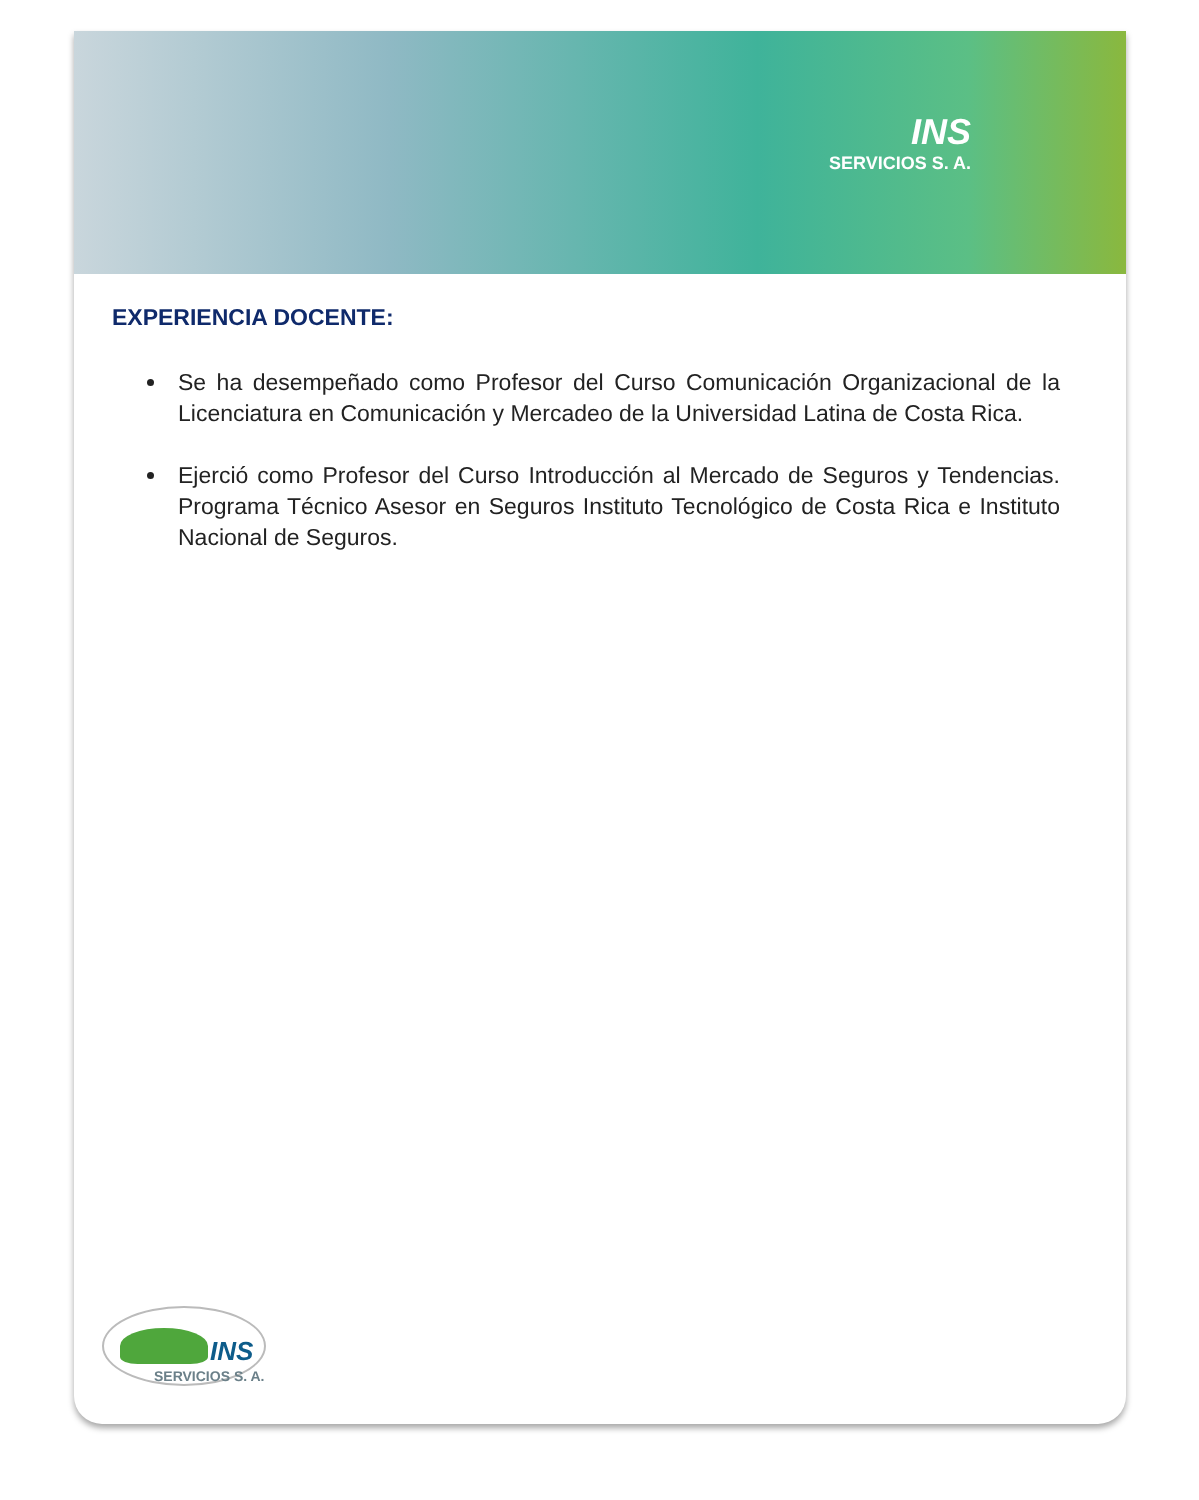INS
SERVICIOS S. A.
EXPERIENCIA DOCENTE:
Se ha desempeñado como Profesor del Curso Comunicación Organizacional de la Licenciatura en Comunicación y Mercadeo de la Universidad Latina de Costa Rica.
Ejerció como Profesor del Curso Introducción al Mercado de Seguros y Tendencias. Programa Técnico Asesor en Seguros Instituto Tecnológico de Costa Rica e Instituto Nacional de Seguros.
INS
SERVICIOS S. A.